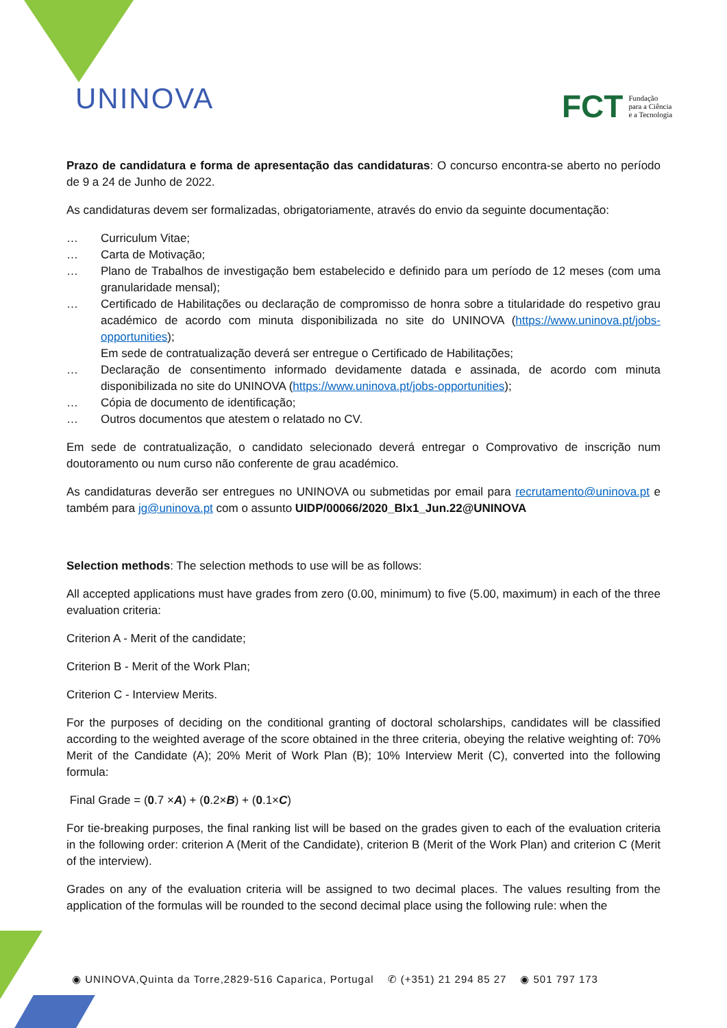UNINOVA
FCT Fundação
para a Ciência
e a Tecnologia
Prazo de candidatura e forma de apresentação das candidaturas: O concurso encontra-se aberto no período de 9 a 24 de Junho de 2022.
As candidaturas devem ser formalizadas, obrigatoriamente, através do envio da seguinte documentação:
… Curriculum Vitae;
… Carta de Motivação;
… Plano de Trabalhos de investigação bem estabelecido e definido para um período de 12 meses (com uma granularidade mensal);
… Certificado de Habilitações ou declaração de compromisso de honra sobre a titularidade do respetivo grau académico de acordo com minuta disponibilizada no site do UNINOVA (https://www.uninova.pt/jobs-opportunities);
Em sede de contratualização deverá ser entregue o Certificado de Habilitações;
… Declaração de consentimento informado devidamente datada e assinada, de acordo com minuta disponibilizada no site do UNINOVA (https://www.uninova.pt/jobs-opportunities);
… Cópia de documento de identificação;
… Outros documentos que atestem o relatado no CV.
Em sede de contratualização, o candidato selecionado deverá entregar o Comprovativo de inscrição num doutoramento ou num curso não conferente de grau académico.
As candidaturas deverão ser entregues no UNINOVA ou submetidas por email para recrutamento@uninova.pt e também para jg@uninova.pt com o assunto UIDP/00066/2020_Blx1_Jun.22@UNINOVA
Selection methods: The selection methods to use will be as follows:
All accepted applications must have grades from zero (0.00, minimum) to five (5.00, maximum) in each of the three evaluation criteria:
Criterion A - Merit of the candidate;
Criterion B - Merit of the Work Plan;
Criterion C - Interview Merits.
For the purposes of deciding on the conditional granting of doctoral scholarships, candidates will be classified according to the weighted average of the score obtained in the three criteria, obeying the relative weighting of: 70% Merit of the Candidate (A); 20% Merit of Work Plan (B); 10% Interview Merit (C), converted into the following formula:
Final Grade = (0.7 ×A) + (0.2×B) + (0.1×C)
For tie-breaking purposes, the final ranking list will be based on the grades given to each of the evaluation criteria in the following order: criterion A (Merit of the Candidate), criterion B (Merit of the Work Plan) and criterion C (Merit of the interview).
Grades on any of the evaluation criteria will be assigned to two decimal places. The values resulting from the application of the formulas will be rounded to the second decimal place using the following rule: when the
◉ UNINOVA,Quinta da Torre,2829-516 Caparica, Portugal ✆ (+351) 21 294 85 27 ◉ 501 797 173